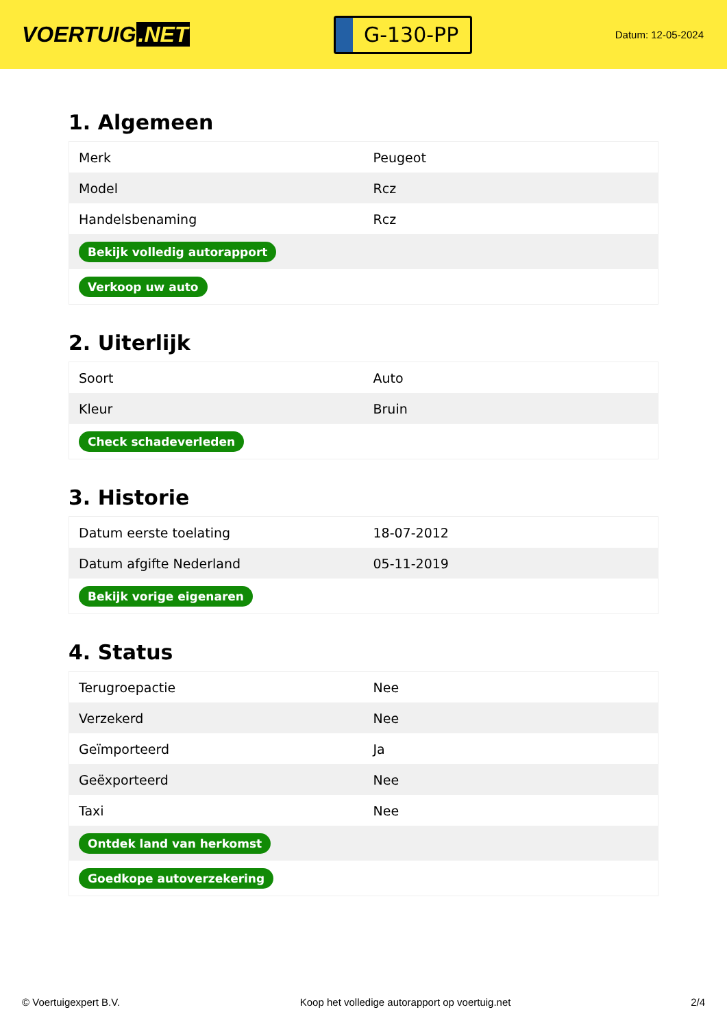VOERTUIG.NET
G-130-PP
Datum: 12-05-2024
1. Algemeen
| Merk | Peugeot |
| Model | Rcz |
| Handelsbenaming | Rcz |
| Bekijk volledig autorapport | |
| Verkoop uw auto | |
2. Uiterlijk
| Soort | Auto |
| Kleur | Bruin |
| Check schadeverleden | |
3. Historie
| Datum eerste toelating | 18-07-2012 |
| Datum afgifte Nederland | 05-11-2019 |
| Bekijk vorige eigenaren | |
4. Status
| Terugroepactie | Nee |
| Verzekerd | Nee |
| Geïmporteerd | Ja |
| Geëxporteerd | Nee |
| Taxi | Nee |
| Ontdek land van herkomst | |
| Goedkope autoverzekering | |
© Voertuigexpert B.V. Koop het volledige autorapport op voertuig.net 2/4